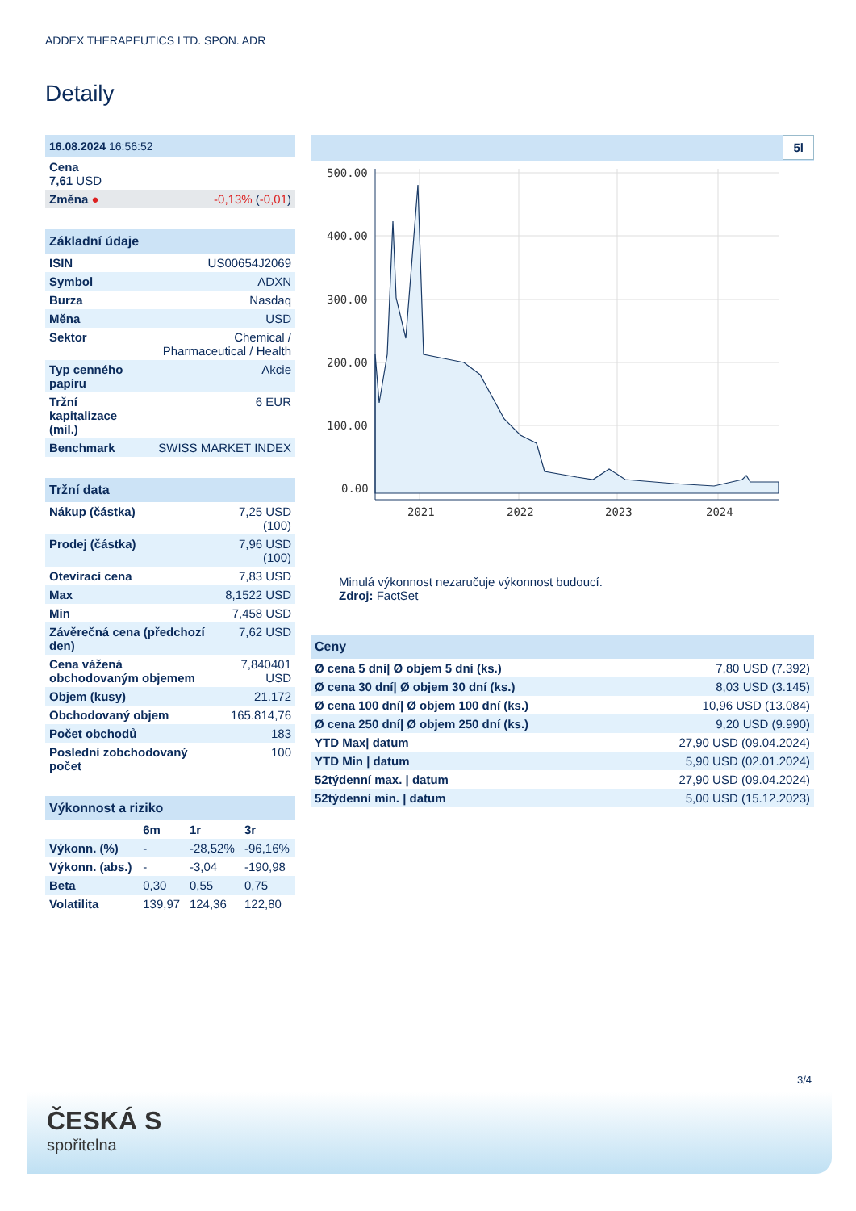ADDEX THERAPEUTICS LTD. SPON. ADR
Detaily
| 16.08.2024 16:56:52 | |
| --- | --- |
| Cena 7,61 USD | |
| Změna ● | -0,13% ( -0,01 ) |
| Základní údaje | |
| --- | --- |
| ISIN | US00654J2069 |
| Symbol | ADXN |
| Burza | Nasdaq |
| Měna | USD |
| Sektor | Chemical / Pharmaceutical / Health |
| Typ cenného papíru | Akcie |
| Tržní kapitalizace (mil.) | 6 EUR |
| Benchmark | SWISS MARKET INDEX |
| Tržní data | |
| --- | --- |
| Nákup (částka) | 7,25 USD (100) |
| Prodej (částka) | 7,96 USD (100) |
| Otevírací cena | 7,83 USD |
| Max | 8,1522 USD |
| Min | 7,458 USD |
| Závěrečná cena (předchozí den) | 7,62 USD |
| Cena vážená obchodovaným objemem | 7,840401 USD |
| Objem (kusy) | 21.172 |
| Obchodovaný objem | 165.814,76 |
| Počet obchodů | 183 |
| Poslední zobchodovaný počet | 100 |
| Výkonnost a riziko | | | |
| --- | --- | --- | --- |
| | 6m | 1r | 3r |
| Výkonn. (%) | - | -28,52% | -96,16% |
| Výkonn. (abs.) | - | -3,04 | -190,98 |
| Beta | 0,30 | 0,55 | 0,75 |
| Volatilita | 139,97 | 124,36 | 122,80 |
5l
500.00
400.00
300.00
200.00
100.00
0.00
2021
2022
2023
2024
Minulá výkonnost nezaručuje výkonnost budoucí.
Zdroj: FactSet
| Ceny | |
| --- | --- |
| Ø cena 5 dní/ Ø objem 5 dní (ks.) | 7,80 USD (7.392) |
| Ø cena 30 dní/ Ø objem 30 dní (ks.) | 8,03 USD (3.145) |
| Ø cena 100 dní/ Ø objem 100 dní (ks.) | 10,96 USD (13.084) |
| Ø cena 250 dní/ Ø objem 250 dní (ks.) | 9,20 USD (9.990) |
| YTD Max/ datum | 27,90 USD (09.04.2024) |
| YTD Min / datum | 5,90 USD (02.01.2024) |
| 52týdenní max. / datum | 27,90 USD (09.04.2024) |
| 52týdenní min. / datum | 5,00 USD (15.12.2023) |
3/4
ČESKÁ S
spořitelna